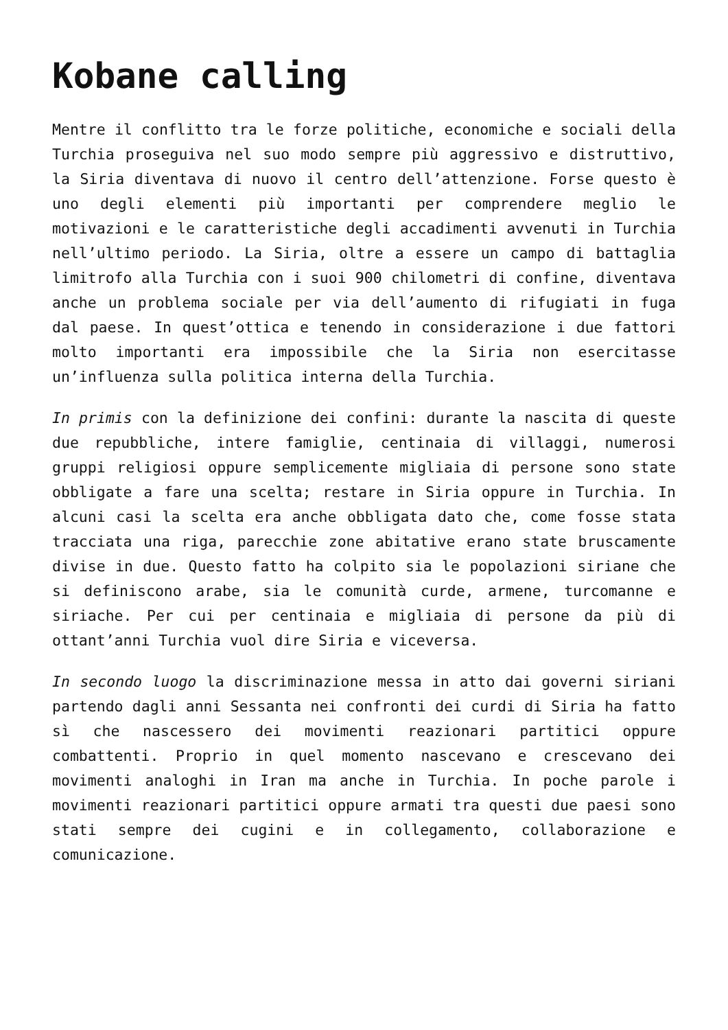Kobane calling
Mentre il conflitto tra le forze politiche, economiche e sociali della Turchia proseguiva nel suo modo sempre più aggressivo e distruttivo, la Siria diventava di nuovo il centro dell’attenzione. Forse questo è uno degli elementi più importanti per comprendere meglio le motivazioni e le caratteristiche degli accadimenti avvenuti in Turchia nell’ultimo periodo. La Siria, oltre a essere un campo di battaglia limitrofo alla Turchia con i suoi 900 chilometri di confine, diventava anche un problema sociale per via dell’aumento di rifugiati in fuga dal paese. In quest’ottica e tenendo in considerazione i due fattori molto importanti era impossibile che la Siria non esercitasse un’influenza sulla politica interna della Turchia.
In primis con la definizione dei confini: durante la nascita di queste due repubbliche, intere famiglie, centinaia di villaggi, numerosi gruppi religiosi oppure semplicemente migliaia di persone sono state obbligate a fare una scelta; restare in Siria oppure in Turchia. In alcuni casi la scelta era anche obbligata dato che, come fosse stata tracciata una riga, parecchie zone abitative erano state bruscamente divise in due. Questo fatto ha colpito sia le popolazioni siriane che si definiscono arabe, sia le comunità curde, armene, turcomanne e siriache. Per cui per centinaia e migliaia di persone da più di ottant’anni Turchia vuol dire Siria e viceversa.
In secondo luogo la discriminazione messa in atto dai governi siriani partendo dagli anni Sessanta nei confronti dei curdi di Siria ha fatto sì che nascessero dei movimenti reazionari partitici oppure combattenti. Proprio in quel momento nascevano e crescevano dei movimenti analoghi in Iran ma anche in Turchia. In poche parole i movimenti reazionari partitici oppure armati tra questi due paesi sono stati sempre dei cugini e in collegamento, collaborazione e comunicazione.